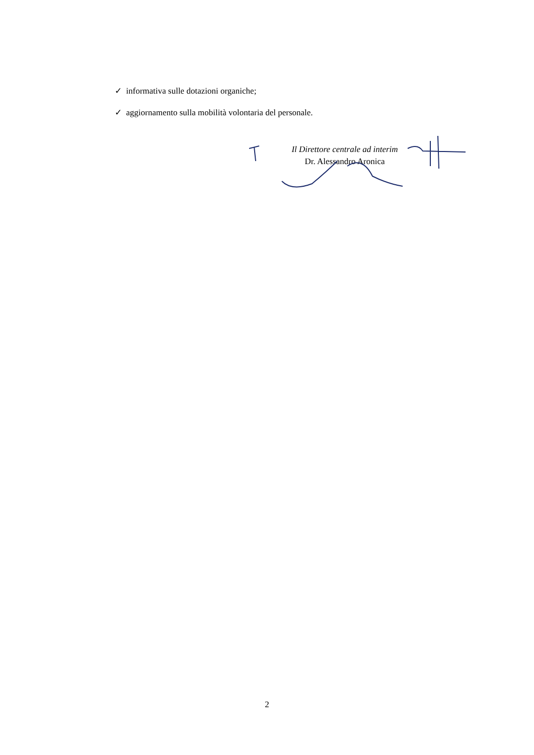✓ informativa sulle dotazioni organiche;
✓ aggiornamento sulla mobilità volontaria del personale.
Il Direttore centrale ad interim
Dr. Alessandro Aronica
2